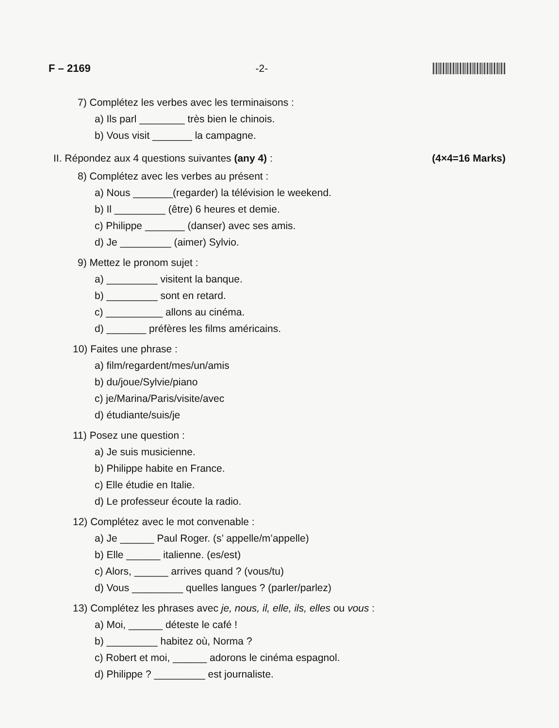F – 2169 -2-
7) Complétez les verbes avec les terminaisons :
a) Ils parl ________ très bien le chinois.
b) Vous visit _______ la campagne.
II. Répondez aux 4 questions suivantes (any 4) : (4×4=16 Marks)
8) Complétez avec les verbes au présent :
a) Nous _______(regarder) la télévision le weekend.
b) Il _________ (être) 6 heures et demie.
c) Philippe _______ (danser) avec ses amis.
d) Je _________ (aimer) Sylvio.
9) Mettez le pronom sujet :
a) _________ visitent la banque.
b) _________ sont en retard.
c) __________ allons au cinéma.
d) _______ préfères les films américains.
10) Faites une phrase :
a) film/regardent/mes/un/amis
b) du/joue/Sylvie/piano
c) je/Marina/Paris/visite/avec
d) étudiante/suis/je
11) Posez une question :
a) Je suis musicienne.
b) Philippe habite en France.
c) Elle étudie en Italie.
d) Le professeur écoute la radio.
12) Complétez avec le mot convenable :
a) Je ______ Paul Roger. (s’ appelle/m’appelle)
b) Elle ______ italienne. (es/est)
c) Alors, ______ arrives quand ? (vous/tu)
d) Vous _________ quelles langues ? (parler/parlez)
13) Complétez les phrases avec je, nous, il, elle, ils, elles ou vous :
a) Moi, ______ déteste le café !
b) _________ habitez où, Norma ?
c) Robert et moi, ______ adorons le cinéma espagnol.
d) Philippe ? _________ est journaliste.